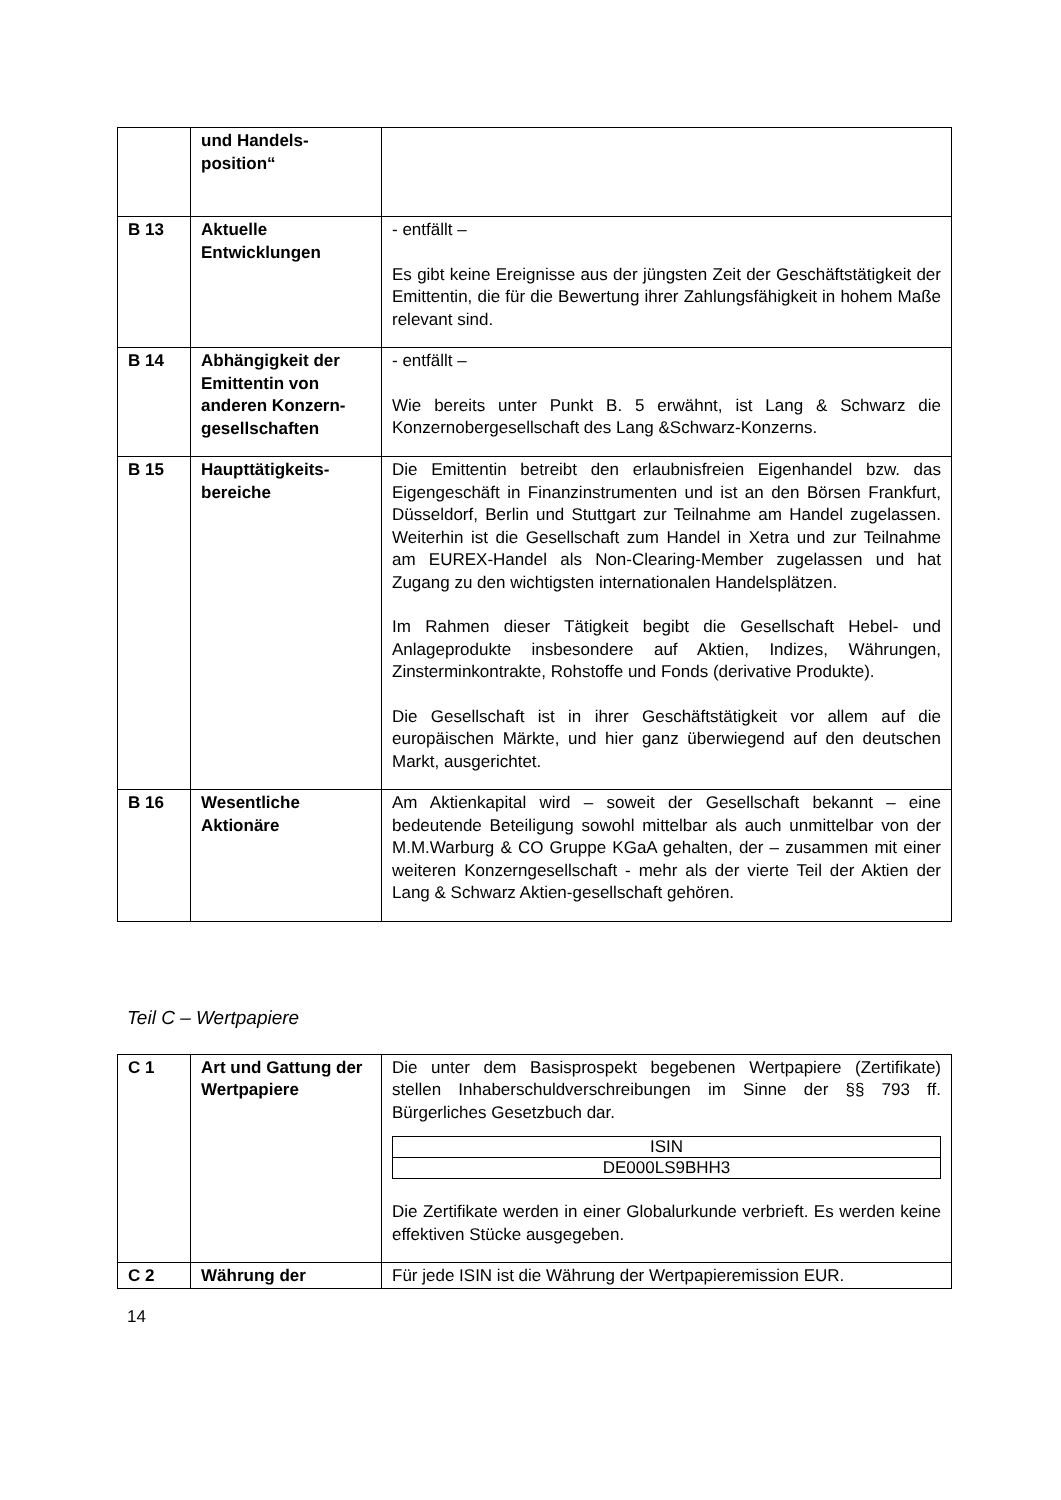| | und Handels- position“ | |
| B 13 | Aktuelle Entwicklungen | - entfällt – Es gibt keine Ereignisse aus der jüngsten Zeit der Geschäftstätigkeit der Emittentin, die für die Bewertung ihrer Zahlungsfähigkeit in hohem Maße relevant sind. |
| B 14 | Abhängigkeit der Emittentin von anderen Konzern-gesellschaften | - entfällt – Wie bereits unter Punkt B. 5 erwähnt, ist Lang & Schwarz die Konzernobergesellschaft des Lang &Schwarz-Konzerns. |
| B 15 | Haupttätigkeits-bereiche | Die Emittentin betreibt den erlaubnisfreien Eigenhandel bzw. das Eigengeschäft in Finanzinstrumenten und ist an den Börsen Frankfurt, Düsseldorf, Berlin und Stuttgart zur Teilnahme am Handel zugelassen. Weiterhin ist die Gesellschaft zum Handel in Xetra und zur Teilnahme am EUREX-Handel als Non-Clearing-Member zugelassen und hat Zugang zu den wichtigsten internationalen Handelsplätzen. Im Rahmen dieser Tätigkeit begibt die Gesellschaft Hebel- und Anlageprodukte insbesondere auf Aktien, Indizes, Währungen, Zinsterminkontrakte, Rohstoffe und Fonds (derivative Produkte). Die Gesellschaft ist in ihrer Geschäftstätigkeit vor allem auf die europäischen Märkte, und hier ganz überwiegend auf den deutschen Markt, ausgerichtet. |
| B 16 | Wesentliche Aktionäre | Am Aktienkapital wird – soweit der Gesellschaft bekannt – eine bedeutende Beteiligung sowohl mittelbar als auch unmittelbar von der M.M.Warburg & CO Gruppe KGaA gehalten, der – zusammen mit einer weiteren Konzerngesellschaft - mehr als der vierte Teil der Aktien der Lang & Schwarz Aktien-gesellschaft gehören. |
Teil C – Wertpapiere
| C 1 | Art und Gattung der Wertpapiere | Die unter dem Basisprospekt begebenen Wertpapiere (Zertifikate) stellen Inhaberschuldverschreibungen im Sinne der §§ 793 ff. Bürgerliches Gesetzbuch dar. / ISIN / / DE000LS9BHH3 / Die Zertifikate werden in einer Globalurkunde verbrieft. Es werden keine effektiven Stücke ausgegeben. |
| C 2 | Währung der | Für jede ISIN ist die Währung der Wertpapieremission EUR. |
14